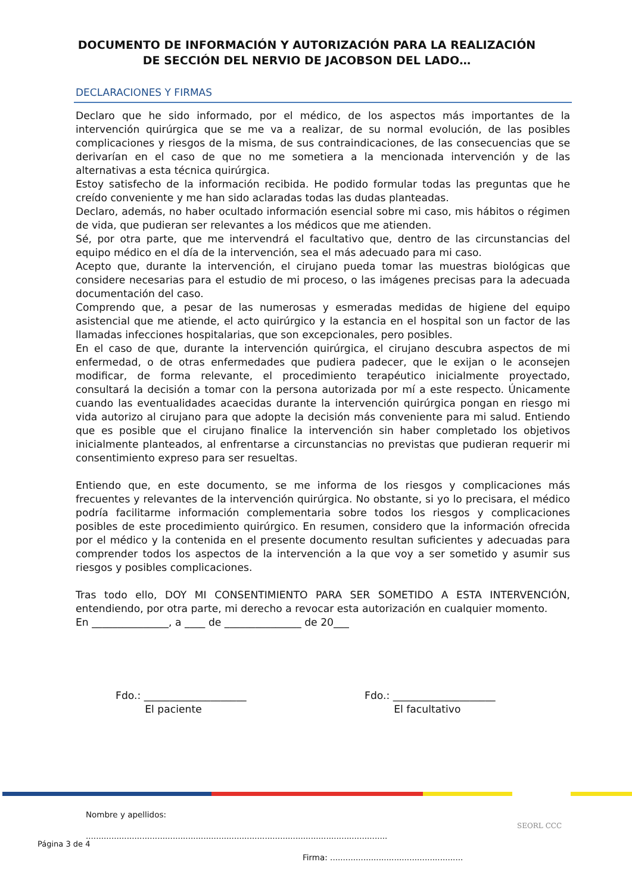DOCUMENTO DE INFORMACIÓN Y AUTORIZACIÓN PARA LA REALIZACIÓN
DE SECCIÓN DEL NERVIO DE JACOBSON DEL LADO…
DECLARACIONES Y FIRMAS
Declaro que he sido informado, por el médico, de los aspectos más importantes de la intervención quirúrgica que se me va a realizar, de su normal evolución, de las posibles complicaciones y riesgos de la misma, de sus contraindicaciones, de las consecuencias que se derivarían en el caso de que no me sometiera a la mencionada intervención y de las alternativas a esta técnica quirúrgica.
Estoy satisfecho de la información recibida. He podido formular todas las preguntas que he creído conveniente y me han sido aclaradas todas las dudas planteadas.
Declaro, además, no haber ocultado información esencial sobre mi caso, mis hábitos o régimen de vida, que pudieran ser relevantes a los médicos que me atienden.
Sé, por otra parte, que me intervendrá el facultativo que, dentro de las circunstancias del equipo médico en el día de la intervención, sea el más adecuado para mi caso.
Acepto que, durante la intervención, el cirujano pueda tomar las muestras biológicas que considere necesarias para el estudio de mi proceso, o las imágenes precisas para la adecuada documentación del caso.
Comprendo que, a pesar de las numerosas y esmeradas medidas de higiene del equipo asistencial que me atiende, el acto quirúrgico y la estancia en el hospital son un factor de las llamadas infecciones hospitalarias, que son excepcionales, pero posibles.
En el caso de que, durante la intervención quirúrgica, el cirujano descubra aspectos de mi enfermedad, o de otras enfermedades que pudiera padecer, que le exijan o le aconsejen modificar, de forma relevante, el procedimiento terapéutico inicialmente proyectado, consultará la decisión a tomar con la persona autorizada por mí a este respecto. Únicamente cuando las eventualidades acaecidas durante la intervención quirúrgica pongan en riesgo mi vida autorizo al cirujano para que adopte la decisión más conveniente para mi salud. Entiendo que es posible que el cirujano finalice la intervención sin haber completado los objetivos inicialmente planteados, al enfrentarse a circunstancias no previstas que pudieran requerir mi consentimiento expreso para ser resueltas.
Entiendo que, en este documento, se me informa de los riesgos y complicaciones más frecuentes y relevantes de la intervención quirúrgica. No obstante, si yo lo precisara, el médico podría facilitarme información complementaria sobre todos los riesgos y complicaciones posibles de este procedimiento quirúrgico. En resumen, considero que la información ofrecida por el médico y la contenida en el presente documento resultan suficientes y adecuadas para comprender todos los aspectos de la intervención a la que voy a ser sometido y asumir sus riesgos y posibles complicaciones.
Tras todo ello, DOY MI CONSENTIMIENTO PARA SER SOMETIDO A ESTA INTERVENCIÓN, entendiendo, por otra parte, mi derecho a revocar esta autorización en cualquier momento.
En _______________, a ____ de _______________ de 20___
Fdo.: ____________________
El paciente
Fdo.: ____________________
El facultativo
Nombre y apellidos: ......................................................................................................................
Firma: ....................................................
SEORL CCC
Página 3 de 4